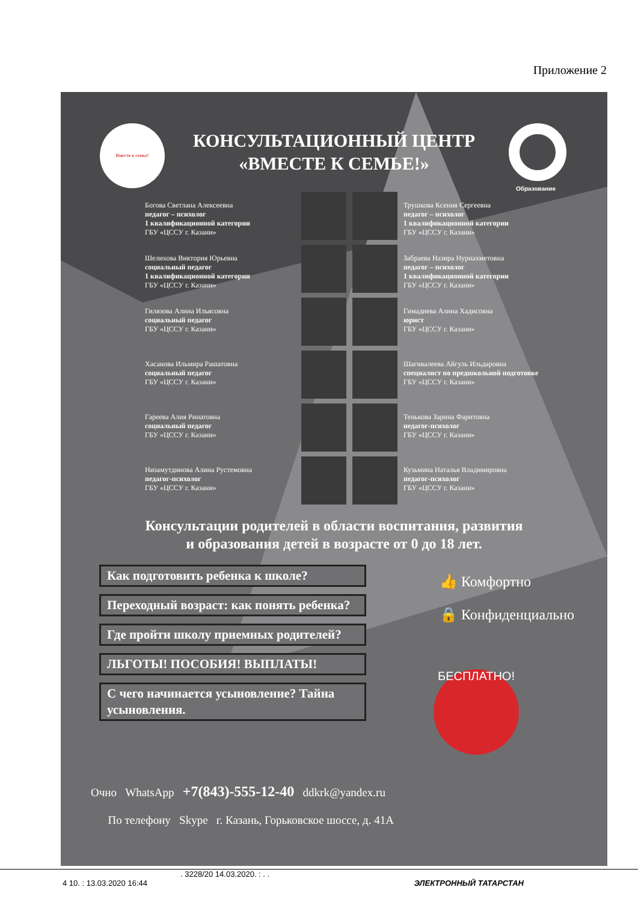Приложение 2
Вместе к семье!
Образование
КОНСУЛЬТАЦИОННЫЙ ЦЕНТР
«ВМЕСТЕ К СЕМЬЕ!»
Богова Светлана Алексеевна
педагог – психолог
1 квалификационной категории
ГБУ «ЦССУ г. Казани»
Трушкова Ксения Сергеевна
педагог – психолог
1 квалификационной категории
ГБУ «ЦССУ г. Казани»
Шелихова Виктория Юрьевна
социальный педагог
1 квалификационной категории
ГБУ «ЦССУ г. Казани»
Забраева Назира Нуриахметовна
педагог – психолог
1 квалификационной категории
ГБУ «ЦССУ г. Казани»
Гилязова Алина Ильясовна
социальный педагог
ГБУ «ЦССУ г. Казани»
Гимадиева Алина Хадисовна
юрист
ГБУ «ЦССУ г. Казани»
Хасанова Ильмира Рашатовна
социальный педагог
ГБУ «ЦССУ г. Казани»
Шагивалеева Айгуль Ильдаровна
специалист по предшкольной подготовке
ГБУ «ЦССУ г. Казани»
Гареева Алия Ринатовна
социальный педагог
ГБУ «ЦССУ г. Казани»
Тенькова Зарина Фаритовна
педагог-психолог
ГБУ «ЦССУ г. Казани»
Низамутдинова Алина Рустемовна
педагог-психолог
ГБУ «ЦССУ г. Казани»
Кузьмина Наталья Владимировна
педагог-психолог
ГБУ «ЦССУ г. Казани»
Консультации родителей в области воспитания, развития
и образования детей в возрасте от 0 до 18 лет.
Как подготовить ребенка к школе?
Переходный возраст: как понять ребенка?
Где пройти школу приемных родителей?
ЛЬГОТЫ! ПОСОБИЯ! ВЫПЛАТЫ!
С чего начинается усыновление? Тайна усыновления.
👍 Комфортно
🔒 Конфиденциально
БЕСПЛАТНО!
Очно WhatsApp +7(843)-555-12-40 ddkrk@yandex.ru
По телефону Skype г. Казань, Горьковское шоссе, д. 41А
. 3228/20 14.03.2020. : . .
4 10. : 13.03.2020 16:44 ЭЛЕКТРОННЫЙ ТАТАРСТАН